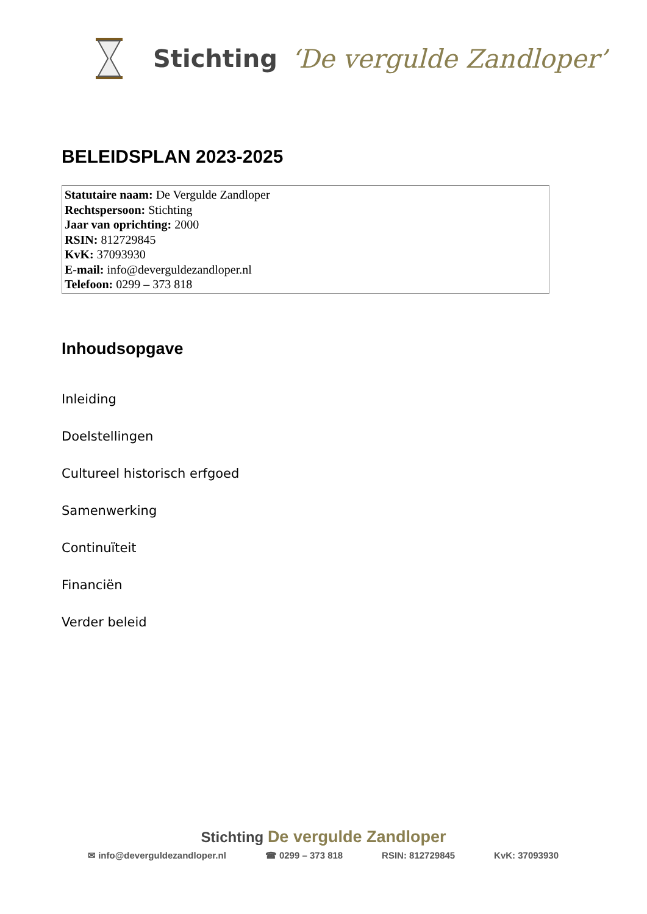Stichting ‘De vergulde Zandloper’
BELEIDSPLAN 2023-2025
Statutaire naam: De Vergulde Zandloper
Rechtspersoon: Stichting
Jaar van oprichting: 2000
RSIN: 812729845
KvK: 37093930
E-mail: info@deverguldezandloper.nl
Telefoon: 0299 – 373 818
Inhoudsopgave
Inleiding
Doelstellingen
Cultureel historisch erfgoed
Samenwerking
Continuïteit
Financiën
Verder beleid
Stichting De vergulde Zandloper
✉ info@deverguldezandloper.nl ☎ 0299 – 373 818 RSIN: 812729845 KvK: 37093930